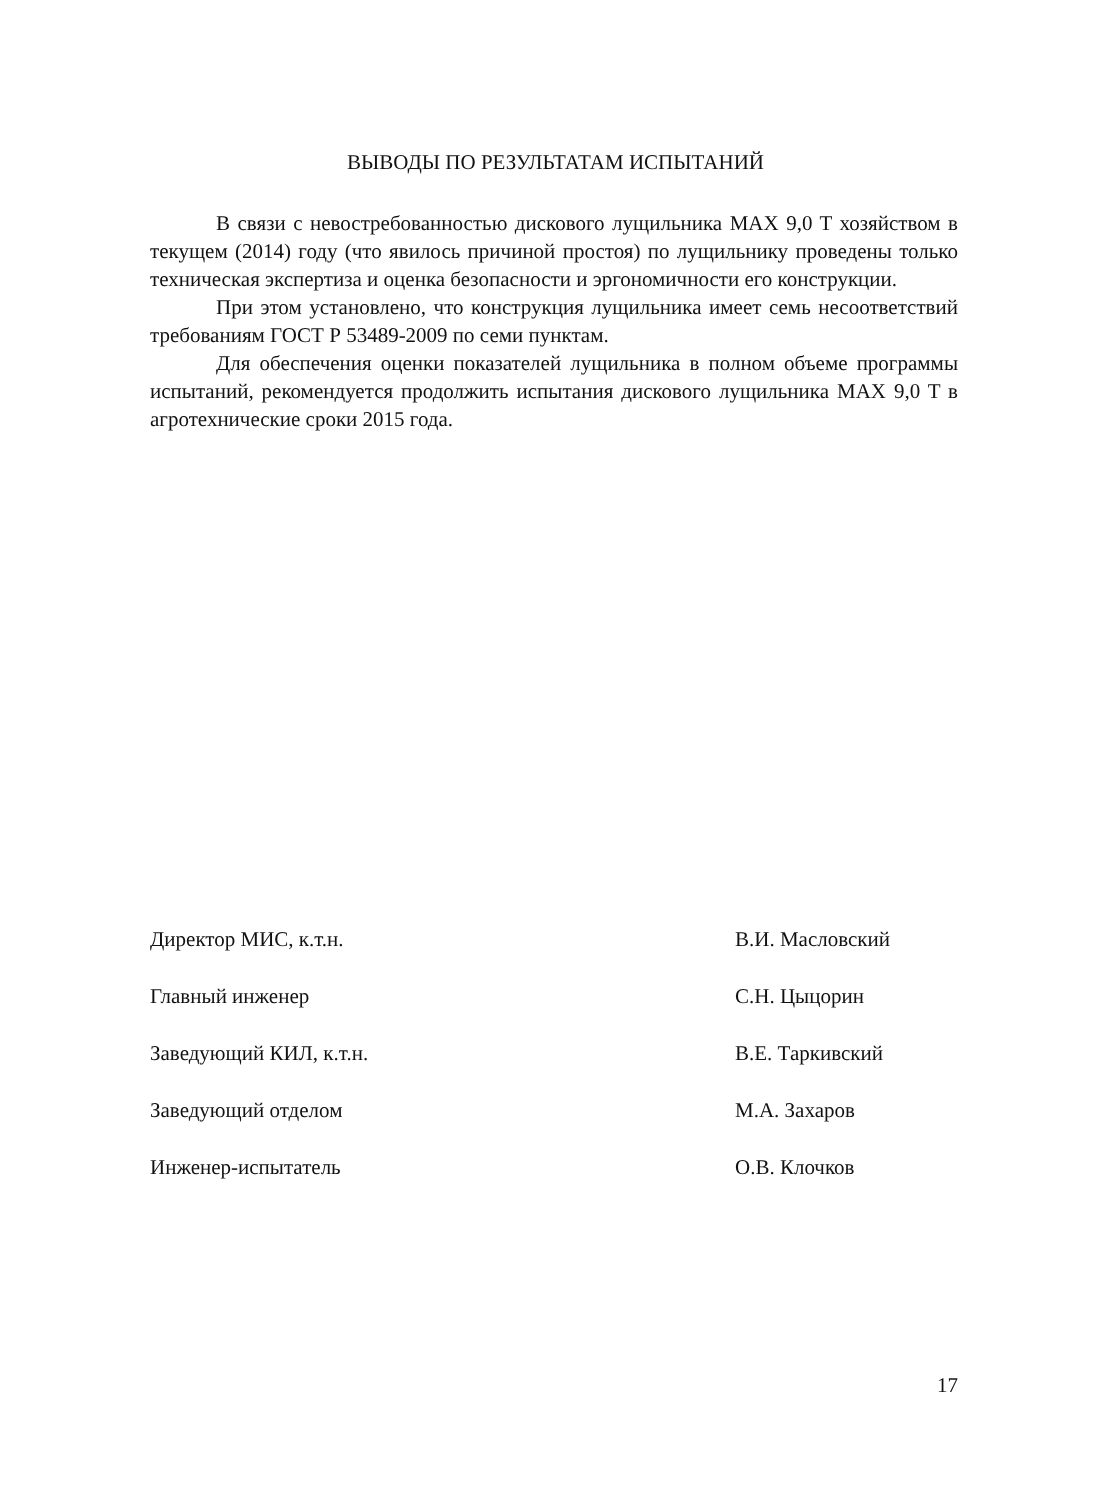ВЫВОДЫ ПО РЕЗУЛЬТАТАМ ИСПЫТАНИЙ
В связи с невостребованностью дискового лущильника MAX 9,0 T хозяйством в текущем (2014) году (что явилось причиной простоя) по лущильнику проведены только техническая экспертиза и оценка безопасности и эргономичности его конструкции.
При этом установлено, что конструкция лущильника имеет семь несоответствий требованиям ГОСТ Р 53489-2009 по семи пунктам.
Для обеспечения оценки показателей лущильника в полном объеме программы испытаний, рекомендуется продолжить испытания дискового лущильника MAX 9,0 T в агротехнические сроки 2015 года.
Директор МИС, к.т.н. В.И. Масловский
Главный инженер С.Н. Цыцорин
Заведующий КИЛ, к.т.н. В.Е. Таркивский
Заведующий отделом М.А. Захаров
Инженер-испытатель О.В. Клочков
17